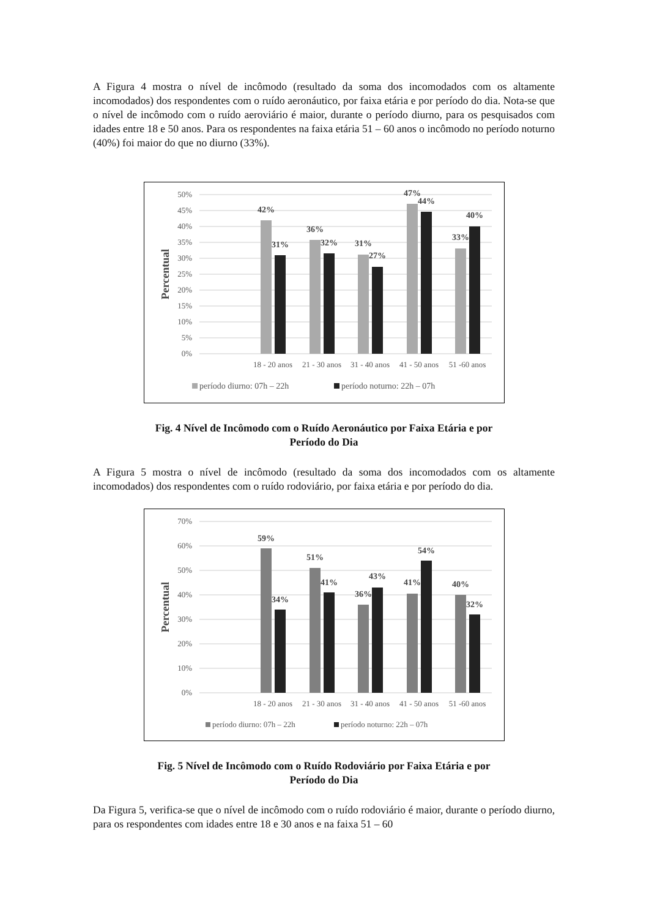A Figura 4 mostra o nível de incômodo (resultado da soma dos incomodados com os altamente incomodados) dos respondentes com o ruído aeronáutico, por faixa etária e por período do dia. Nota-se que o nível de incômodo com o ruído aeroviário é maior, durante o período diurno, para os pesquisados com idades entre 18 e 50 anos. Para os respondentes na faixa etária 51 – 60 anos o incômodo no período noturno (40%) foi maior do que no diurno (33%).
50%
45%
40%
35%
30%
25%
20%
15%
10%
5%
0%
Percentual
42%
31%
36%
32%
31%
27%
47%
44%
33%
40%
18 - 20 anos
21 - 30 anos
31 - 40 anos
41 - 50 anos
51 -60 anos
período diurno: 07h – 22h
período noturno: 22h – 07h
Fig. 4 Nível de Incômodo com o Ruído Aeronáutico por Faixa Etária e por
Período do Dia
A Figura 5 mostra o nível de incômodo (resultado da soma dos incomodados com os altamente incomodados) dos respondentes com o ruído rodoviário, por faixa etária e por período do dia.
70%
60%
50%
40%
30%
20%
10%
0%
Percentual
59%
34%
51%
41%
36%
43%
41%
54%
40%
32%
18 - 20 anos
21 - 30 anos
31 - 40 anos
41 - 50 anos
51 -60 anos
período diurno: 07h – 22h
período noturno: 22h – 07h
Fig. 5 Nível de Incômodo com o Ruído Rodoviário por Faixa Etária e por
Período do Dia
Da Figura 5, verifica-se que o nível de incômodo com o ruído rodoviário é maior, durante o período diurno, para os respondentes com idades entre 18 e 30 anos e na faixa 51 – 60